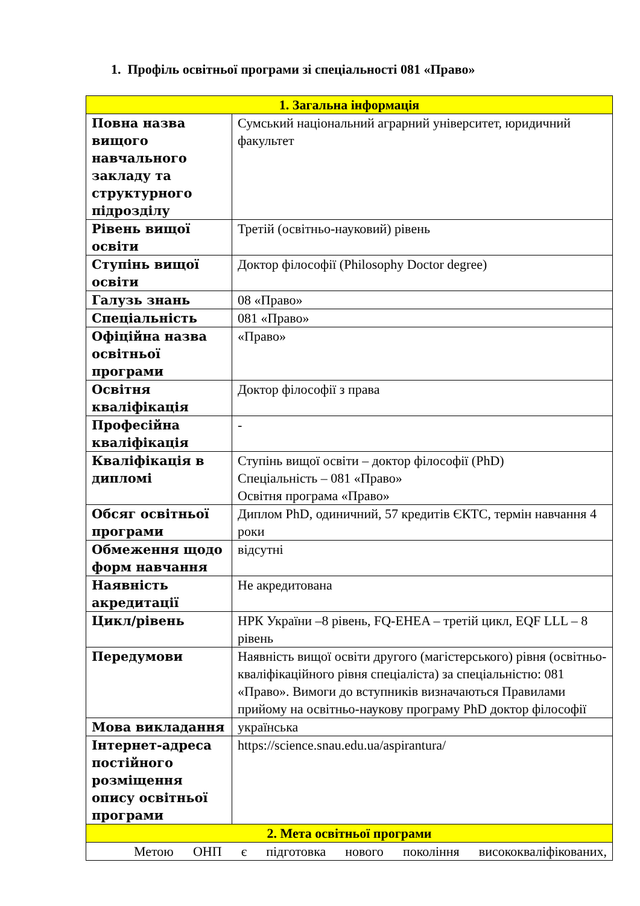1. Профіль освітньої програми зі спеціальності 081 «Право»
| 1. Загальна інформація | |
| --- | --- |
| Повна назва вищого навчального закладу та структурного підрозділу | Сумський національний аграрний університет, юридичний факультет |
| Рівень вищої освіти | Третій (освітньо-науковий) рівень |
| Ступінь вищої освіти | Доктор філософії (Philosophy Doctor degree) |
| Галузь знань | 08 «Право» |
| Спеціальність | 081 «Право» |
| Офіційна назва освітньої програми | «Право» |
| Освітня кваліфікація | Доктор філософії з права |
| Професійна кваліфікація | - |
| Кваліфікація в дипломі | Ступінь вищої освіти – доктор філософії (PhD) Спеціальність – 081 «Право» Освітня програма «Право» |
| Обсяг освітньої програми | Диплом PhD, одиничний, 57 кредитів ЄКТС, термін навчання 4 роки |
| Обмеження щодо форм навчання | відсутні |
| Наявність акредитації | Не акредитована |
| Цикл/рівень | НРК України –8 рівень, FQ-EHEA – третій цикл, EQF LLL – 8 рівень |
| Передумови | Наявність вищої освіти другого (магістерського) рівня (освітньо-кваліфікаційного рівня спеціаліста) за спеціальністю: 081 «Право». Вимоги до вступників визначаються Правилами прийому на освітньо-наукову програму PhD доктор філософії |
| Мова викладання | українська |
| Інтернет-адреса постійного розміщення опису освітньої програми | https://science.snau.edu.ua/aspirantura/ |
| 2. Мета освітньої програми | |
| Метою ОНП є підготовка нового покоління висококваліфікованих, | |